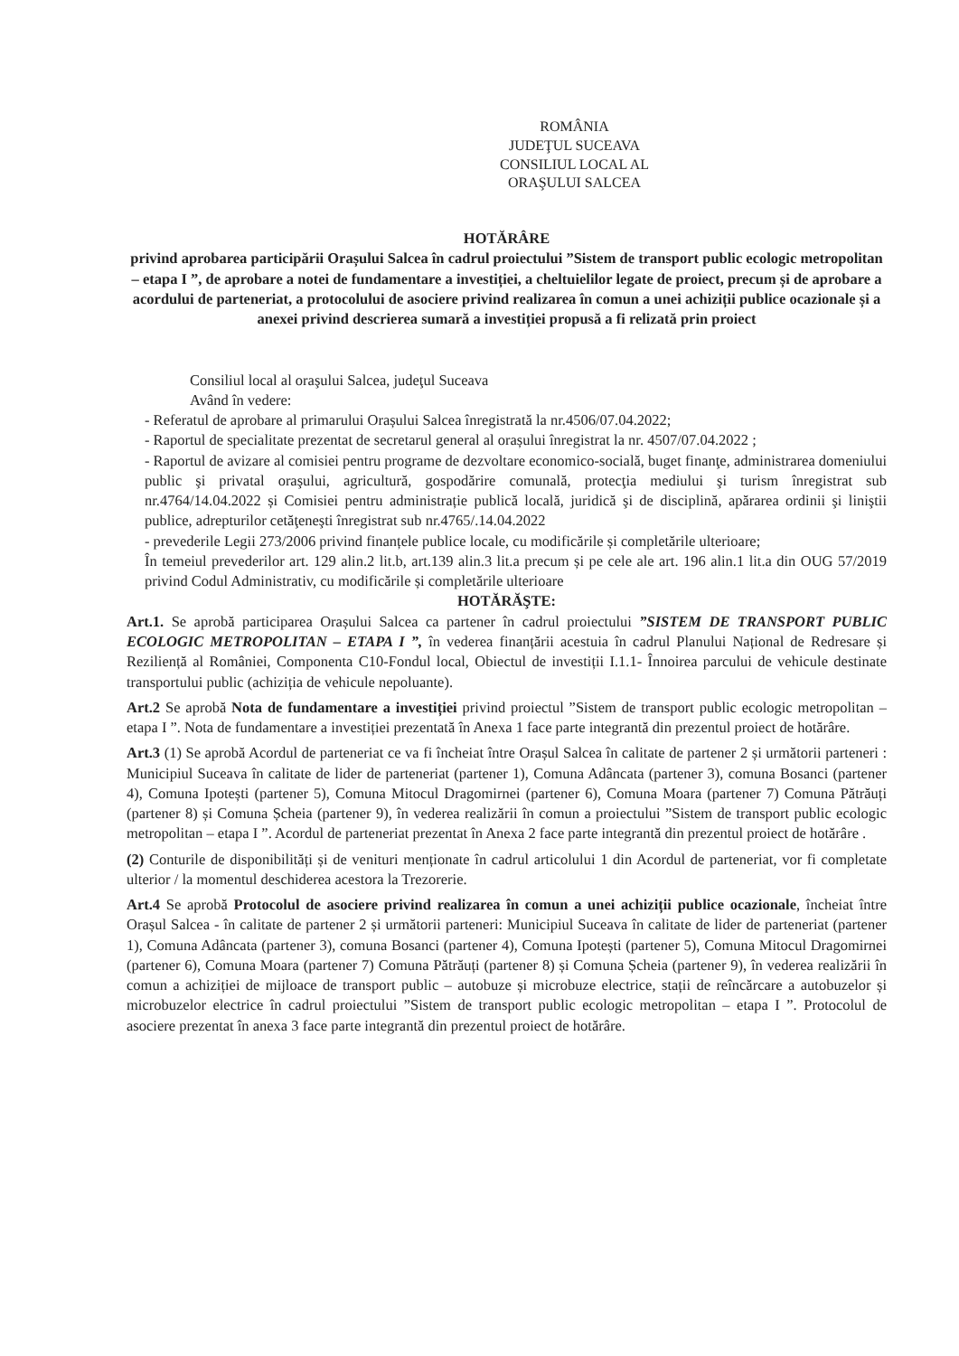ROMÂNIA
JUDEŢUL SUCEAVA
CONSILIUL LOCAL AL
ORAŞULUI SALCEA
HOTĂRÂRE
privind aprobarea participării Orașului Salcea în cadrul proiectului ”Sistem de transport public ecologic metropolitan – etapa I ”, de aprobare a notei de fundamentare a investiției, a cheltuielilor legate de proiect, precum și de aprobare a acordului de parteneriat, a protocolului de asociere privind realizarea în comun a unei achiziții publice ocazionale și a anexei privind descrierea sumară a investiției propusă a fi relizată prin proiect
Consiliul local al oraşului Salcea, judeţul Suceava
Având în vedere:
- Referatul de aprobare al primarului Orașului Salcea înregistrată la nr.4506/07.04.2022;
- Raportul de specialitate prezentat de secretarul general al orașului înregistrat la nr. 4507/07.04.2022 ;
- Raportul de avizare al comisiei pentru programe de dezvoltare economico-socială, buget finanţe, administrarea domeniului public şi privatal oraşului, agricultură, gospodărire comunală, protecţia mediului şi turism înregistrat sub nr.4764/14.04.2022 și Comisiei pentru administrație publică locală, juridică şi de disciplină, apărarea ordinii şi liniştii publice, adrepturilor cetăţeneşti înregistrat sub nr.4765/.14.04.2022
- prevederile Legii 273/2006 privind finanțele publice locale, cu modificările și completările ulterioare;
În temeiul prevederilor art. 129 alin.2 lit.b, art.139 alin.3 lit.a precum și pe cele ale art. 196 alin.1 lit.a din OUG 57/2019 privind Codul Administrativ, cu modificările și completările ulterioare
HOTĂRĂŞTE:
Art.1. Se aprobă participarea Orașului Salcea ca partener în cadrul proiectului ”SISTEM DE TRANSPORT PUBLIC ECOLOGIC METROPOLITAN – ETAPA I ”, în vederea finanțării acestuia în cadrul Planului Național de Redresare și Reziliență al României, Componenta C10-Fondul local, Obiectul de investiții I.1.1- Înnoirea parcului de vehicule destinate transportului public (achiziția de vehicule nepoluante).
Art.2 Se aprobă Nota de fundamentare a investiției privind proiectul ”Sistem de transport public ecologic metropolitan – etapa I ”. Nota de fundamentare a investiției prezentată în Anexa 1 face parte integrantă din prezentul proiect de hotărâre.
Art.3 (1) Se aprobă Acordul de parteneriat ce va fi încheiat între Orașul Salcea în calitate de partener 2 și următorii parteneri : Municipiul Suceava în calitate de lider de parteneriat (partener 1), Comuna Adâncata (partener 3), comuna Bosanci (partener 4), Comuna Ipotești (partener 5), Comuna Mitocul Dragomirnei (partener 6), Comuna Moara (partener 7) Comuna Pătrăuți (partener 8) și Comuna Șcheia (partener 9), în vederea realizării în comun a proiectului ”Sistem de transport public ecologic metropolitan – etapa I ”. Acordul de parteneriat prezentat în Anexa 2 face parte integrantă din prezentul proiect de hotărâre .
(2) Conturile de disponibilități și de venituri menționate în cadrul articolului 1 din Acordul de parteneriat, vor fi completate ulterior / la momentul deschiderea acestora la Trezorerie.
Art.4 Se aprobă Protocolul de asociere privind realizarea în comun a unei achiziții publice ocazionale, încheiat între Orașul Salcea - în calitate de partener 2 și următorii parteneri: Municipiul Suceava în calitate de lider de parteneriat (partener 1), Comuna Adâncata (partener 3), comuna Bosanci (partener 4), Comuna Ipotești (partener 5), Comuna Mitocul Dragomirnei (partener 6), Comuna Moara (partener 7) Comuna Pătrăuți (partener 8) și Comuna Șcheia (partener 9), în vederea realizării în comun a achiziției de mijloace de transport public – autobuze și microbuze electrice, stații de reîncărcare a autobuzelor și microbuzelor electrice în cadrul proiectului ”Sistem de transport public ecologic metropolitan – etapa I ”. Protocolul de asociere prezentat în anexa 3 face parte integrantă din prezentul proiect de hotărâre.